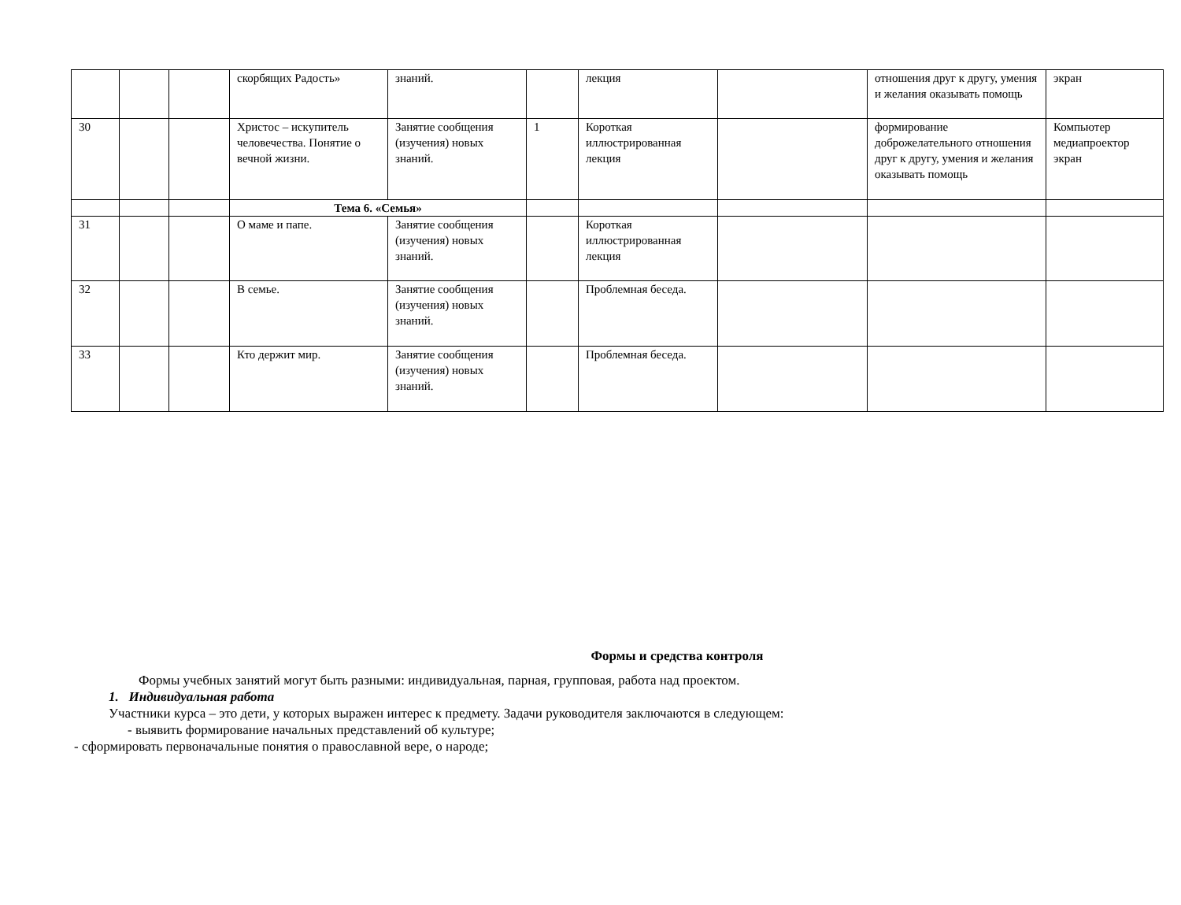| | | | скорбящих Радость» | знаний. | | лекция | | отношения друг к другу, умения и желания оказывать помощь | экран |
| 30 | | | Христос – искупитель человечества. Понятие о вечной жизни. | Занятие сообщения (изучения) новых знаний. | 1 | Короткая иллюстрированная лекция | | формирование доброжелательного отношения друг к другу, умения и желания оказывать помощь | Компьютер медиапроектор экран |
| | | | Тема 6. «Семья» | | | | | | |
| 31 | | | О маме и папе. | Занятие сообщения (изучения) новых знаний. | | Короткая иллюстрированная лекция | | | |
| 32 | | | В семье. | Занятие сообщения (изучения) новых знаний. | | Проблемная беседа. | | | |
| 33 | | | Кто держит мир. | Занятие сообщения (изучения) новых знаний. | | Проблемная беседа. | | | |
Формы и средства контроля
Формы учебных занятий могут быть разными: индивидуальная, парная, групповая, работа над проектом.
1. Индивидуальная работа
Участники курса – это дети, у которых выражен интерес к предмету. Задачи руководителя заключаются в следующем:
- выявить формирование начальных представлений об культуре;
- сформировать первоначальные понятия о православной вере, о народе;